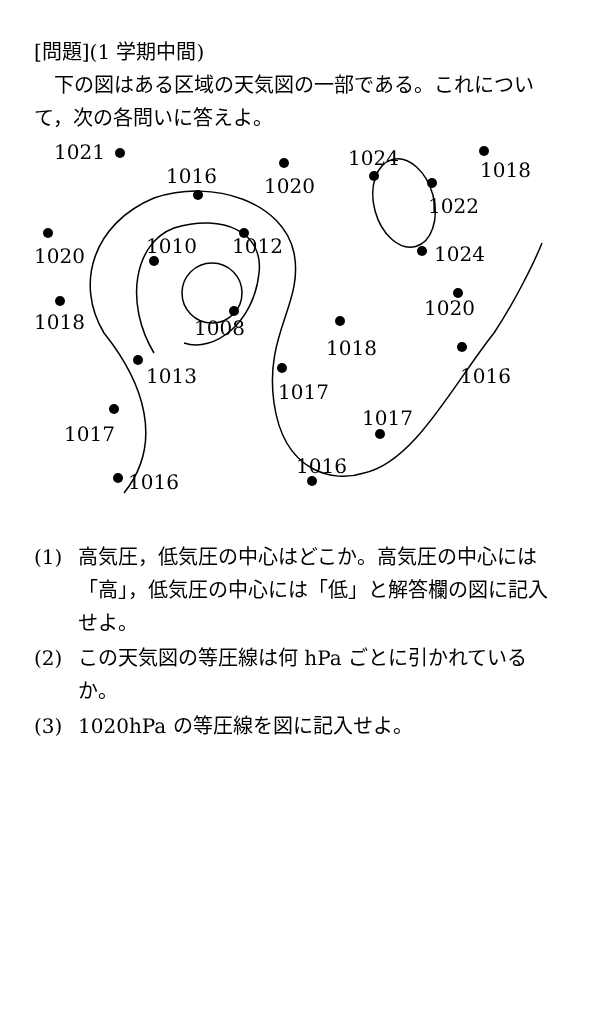[問題](1 学期中間)
下の図はある区域の天気図の一部である。これについて，次の各問いに答えよ。
1021
1016
1020
1024
1018
1022
1012
1010
1020
1024
1020
1008
1018
1018
1013
1017
1016
1017
1017
1016
1016
(1) 高気圧，低気圧の中心はどこか。高気圧の中心には「高」，低気圧の中心には「低」と解答欄の図に記入せよ。
(2) この天気図の等圧線は何 hPa ごとに引かれているか。
(3) 1020hPa の等圧線を図に記入せよ。